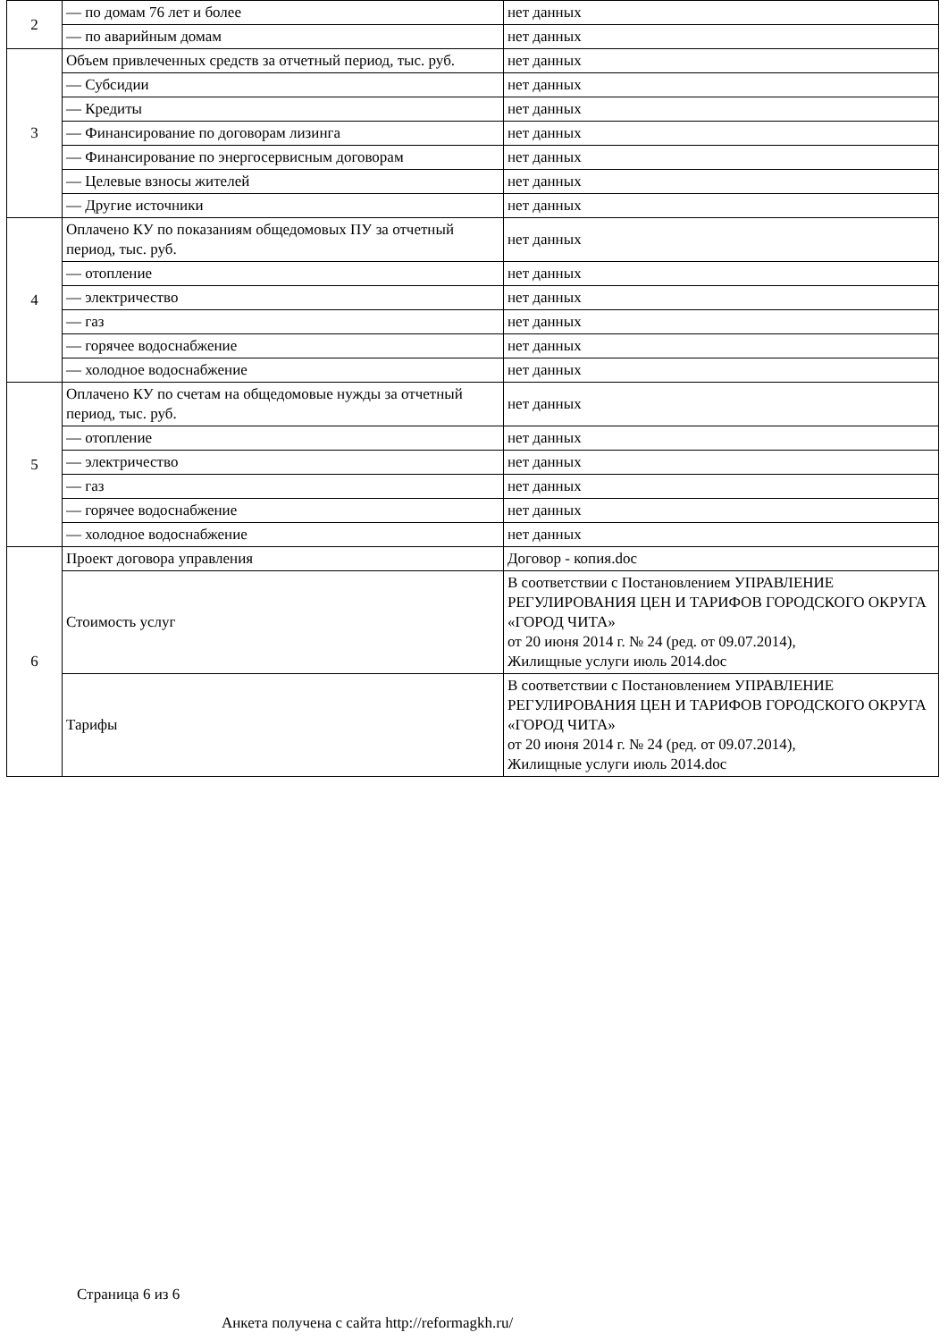| 2 | — по домам 76 лет и более | нет данных |
| | — по аварийным домам | нет данных |
| 3 | Объем привлеченных средств за отчетный период, тыс. руб. | нет данных |
| | — Субсидии | нет данных |
| | — Кредиты | нет данных |
| | — Финансирование по договорам лизинга | нет данных |
| | — Финансирование по энергосервисным договорам | нет данных |
| | — Целевые взносы жителей | нет данных |
| | — Другие источники | нет данных |
| 4 | Оплачено КУ по показаниям общедомовых ПУ за отчетный период, тыс. руб. | нет данных |
| | — отопление | нет данных |
| | — электричество | нет данных |
| | — газ | нет данных |
| | — горячее водоснабжение | нет данных |
| | — холодное водоснабжение | нет данных |
| 5 | Оплачено КУ по счетам на общедомовые нужды за отчетный период, тыс. руб. | нет данных |
| | — отопление | нет данных |
| | — электричество | нет данных |
| | — газ | нет данных |
| | — горячее водоснабжение | нет данных |
| | — холодное водоснабжение | нет данных |
| 6 | Проект договора управления | Договор - копия.doc |
| | Стоимость услуг | В соответствии с Постановлением УПРАВЛЕНИЕ РЕГУЛИРОВАНИЯ ЦЕН И ТАРИФОВ ГОРОДСКОГО ОКРУГА «ГОРОД ЧИТА» от 20 июня 2014 г. № 24 (ред. от 09.07.2014), Жилищные услуги июль 2014.doc |
| | Тарифы | В соответствии с Постановлением УПРАВЛЕНИЕ РЕГУЛИРОВАНИЯ ЦЕН И ТАРИФОВ ГОРОДСКОГО ОКРУГА «ГОРОД ЧИТА» от 20 июня 2014 г. № 24 (ред. от 09.07.2014), Жилищные услуги июль 2014.doc |
Страница 6 из 6
Анкета получена с сайта http://reformagkh.ru/